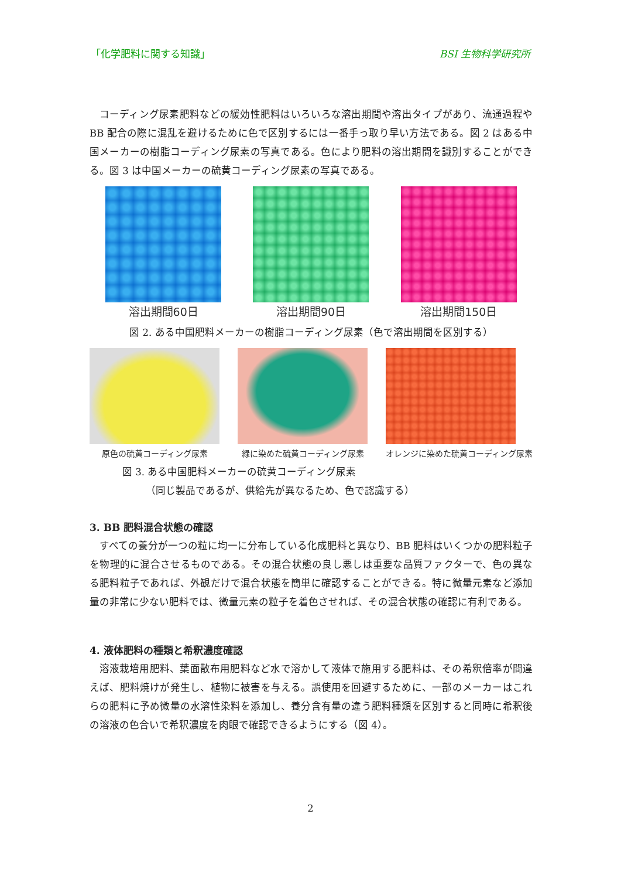「化学肥料に関する知識」 BSI 生物科学研究所
コーディング尿素肥料などの緩効性肥料はいろいろな溶出期間や溶出タイプがあり、流通過程や BB 配合の際に混乱を避けるために色で区別するには一番手っ取り早い方法である。図 2 はある中国メーカーの樹脂コーディング尿素の写真である。色により肥料の溶出期間を識別することができる。図 3 は中国メーカーの硫黄コーディング尿素の写真である。
溶出期間60日 溶出期間90日 溶出期間150日
図 2. ある中国肥料メーカーの樹脂コーディング尿素（色で溶出期間を区別する）
原色の硫黄コーディング尿素 緑に染めた硫黄コーディング尿素 オレンジに染めた硫黄コーディング尿素
図 3. ある中国肥料メーカーの硫黄コーディング尿素
（同じ製品であるが、供給先が異なるため、色で認識する）
3. BB 肥料混合状態の確認
すべての養分が一つの粒に均一に分布している化成肥料と異なり、BB 肥料はいくつかの肥料粒子を物理的に混合させるものである。その混合状態の良し悪しは重要な品質ファクターで、色の異なる肥料粒子であれば、外観だけで混合状態を簡単に確認することができる。特に微量元素など添加量の非常に少ない肥料では、微量元素の粒子を着色させれば、その混合状態の確認に有利である。
4. 液体肥料の種類と希釈濃度確認
溶液栽培用肥料、葉面散布用肥料など水で溶かして液体で施用する肥料は、その希釈倍率が間違えば、肥料焼けが発生し、植物に被害を与える。誤使用を回避するために、一部のメーカーはこれらの肥料に予め微量の水溶性染料を添加し、養分含有量の違う肥料種類を区別すると同時に希釈後の溶液の色合いで希釈濃度を肉眼で確認できるようにする（図 4）。
2